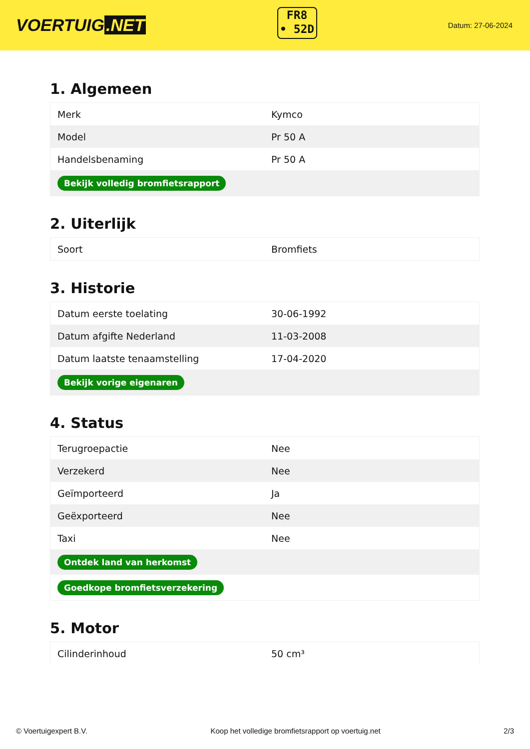VOERTUIG.NET
FR8
• 52D
Datum: 27-06-2024
1. Algemeen
| Merk | Kymco |
| Model | Pr 50 A |
| Handelsbenaming | Pr 50 A |
| Bekijk volledig bromfietsrapport | |
2. Uiterlijk
| Soort | Bromfiets |
3. Historie
| Datum eerste toelating | 30-06-1992 |
| Datum afgifte Nederland | 11-03-2008 |
| Datum laatste tenaamstelling | 17-04-2020 |
| Bekijk vorige eigenaren | |
4. Status
| Terugroepactie | Nee |
| Verzekerd | Nee |
| Geïmporteerd | Ja |
| Geëxporteerd | Nee |
| Taxi | Nee |
| Ontdek land van herkomst | |
| Goedkope bromfietsverzekering | |
5. Motor
| Cilinderinhoud | 50 cm³ |
© Voertuigexpert B.V. Koop het volledige bromfietsrapport op voertuig.net 2/3